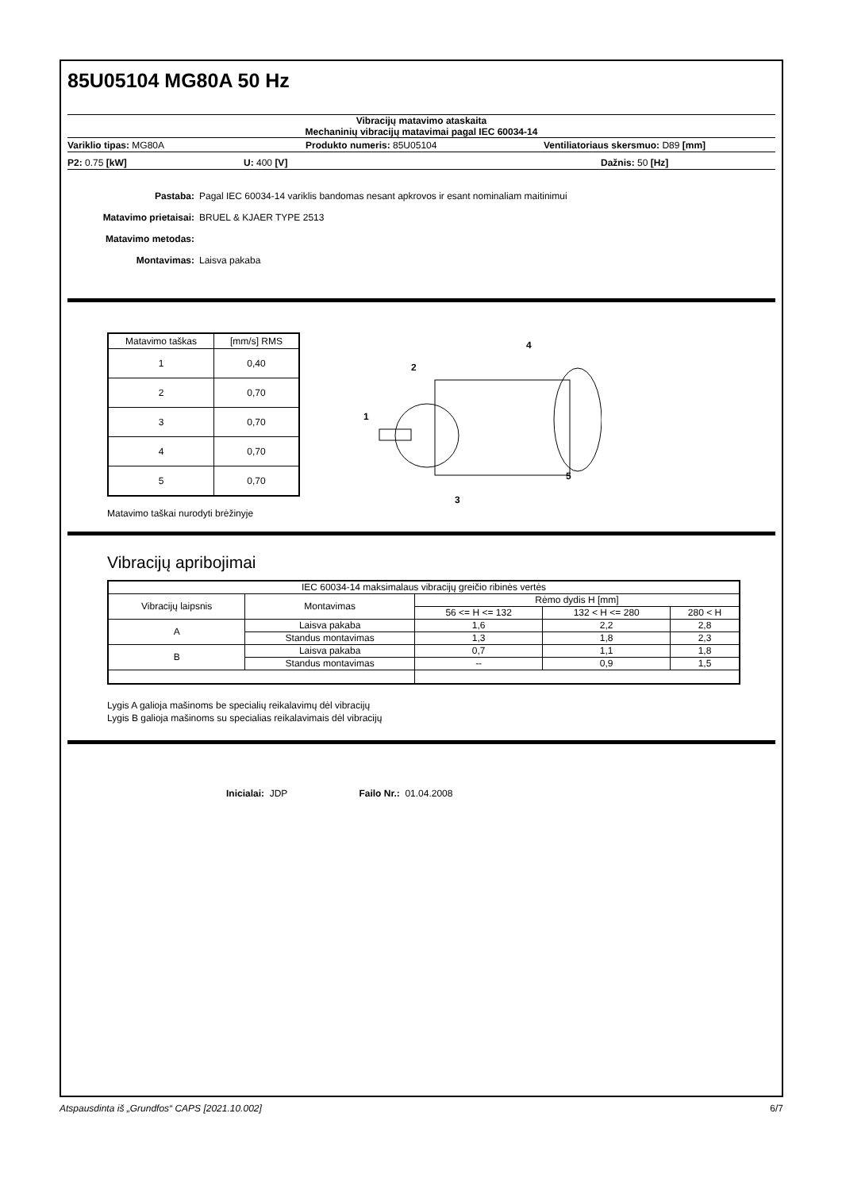85U05104 MG80A 50 Hz
Vibracijų matavimo ataskaita
Mechaninių vibracijų matavimai pagal IEC 60034-14
Variklio tipas: MG80A Produkto numeris: 85U05104 Ventiliatoriaus skersmuo: D89 [mm]
P2: 0.75 [kW] U: 400 [V] Dažnis: 50 [Hz]
Pastaba: Pagal IEC 60034-14 variklis bandomas nesant apkrovos ir esant nominaliam maitinimui
Matavimo prietaisai: BRUEL & KJAER TYPE 2513
Matavimo metodas:
Montavimas: Laisva pakaba
| Matavimo taškas | [mm/s] RMS |
| 1 | 0,40 |
| 2 | 0,70 |
| 3 | 0,70 |
| 4 | 0,70 |
| 5 | 0,70 |
Matavimo taškai nurodyti brėžinyje
1
2
3
4
5
Vibracijų apribojimai
| IEC 60034-14 maksimalaus vibracijų greičio ribinės vertės | | | | |
| Vibracijų laipsnis | Montavimas | Rėmo dydis H [mm] | | |
| | | 56 <= H <= 132 | 132 < H <= 280 | 280 < H |
| A | Laisva pakaba | 1,6 | 2,2 | 2,8 |
| | Standus montavimas | 1,3 | 1,8 | 2,3 |
| B | Laisva pakaba | 0,7 | 1,1 | 1,8 |
| | Standus montavimas | -- | 0,9 | 1,5 |
Lygis A galioja mašinoms be specialių reikalavimų dėl vibracijų
Lygis B galioja mašinoms su specialias reikalavimais dėl vibracijų
Inicialai: JDP Failo Nr.: 01.04.2008
Atspausdinta iš „Grundfos“ CAPS [2021.10.002] 6/7